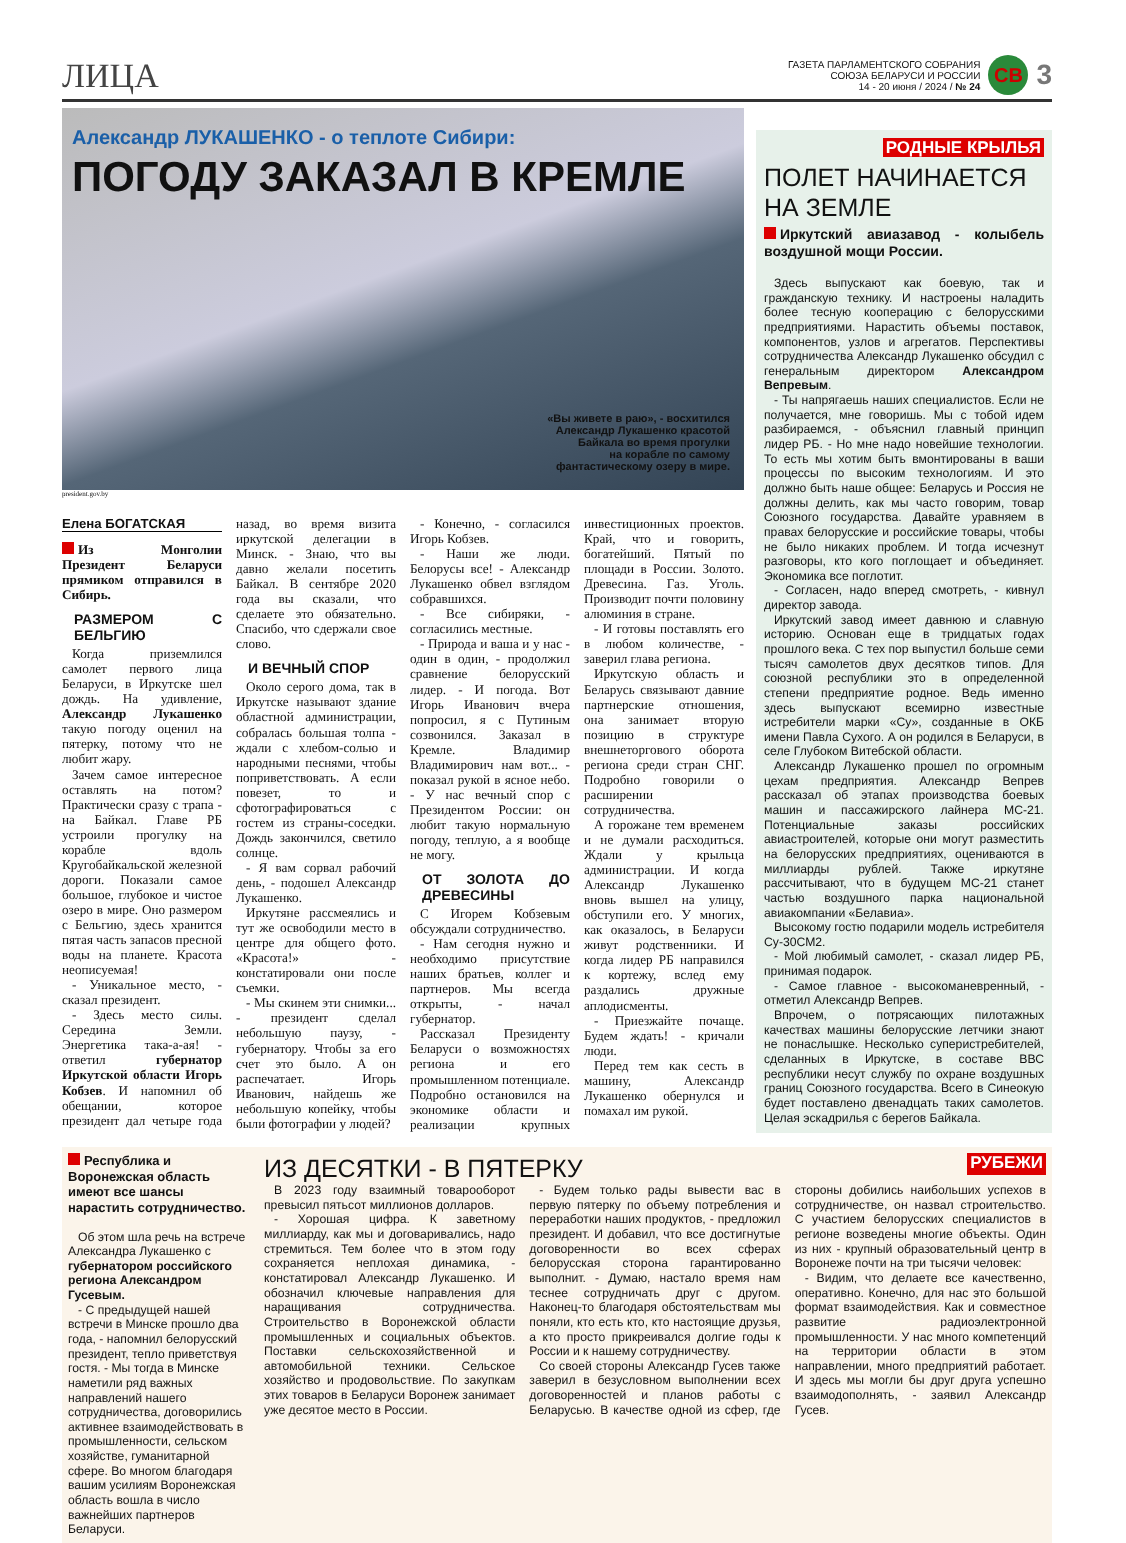ЛИЦА
ГАЗЕТА ПАРЛАМЕНТСКОГО СОБРАНИЯ
СОЮЗА БЕЛАРУСИ И РОССИИ
14 - 20 июня / 2024 / № 24
СВ
3
Александр ЛУКАШЕНКО - о теплоте Сибири:
ПОГОДУ ЗАКАЗАЛ В КРЕМЛЕ
«Вы живете в раю», - восхитился
Александр Лукашенко красотой
Байкала во время прогулки
на корабле по самому
фантастическому озеру в мире.
president.gov.by
Елена БОГАТСКАЯ
Из Монголии Президент Беларуси прямиком отправился в Сибирь.
РАЗМЕРОМ С БЕЛЬГИЮ
Когда приземлился самолет первого лица Беларуси, в Иркутске шел дождь. На удивление, Александр Лукашенко такую погоду оценил на пятерку, потому что не любит жару.
Зачем самое интересное оставлять на потом? Практически сразу с трапа - на Байкал. Главе РБ устроили прогулку на корабле вдоль Кругобайкальской железной дороги. Показали самое большое, глубокое и чистое озеро в мире. Оно размером с Бельгию, здесь хранится пятая часть запасов пресной воды на планете. Красота неописуемая!
- Уникальное место, - сказал президент.
- Здесь место силы. Середина Земли. Энергетика така-а-ая! - ответил губернатор Иркутской области Игорь Кобзев. И напомнил об обещании, которое президент дал четыре года назад, во время визита иркутской делегации в Минск. - Знаю, что вы давно желали посетить Байкал. В сентябре 2020 года вы сказали, что сделаете это обязательно. Спасибо, что сдержали свое слово.
И ВЕЧНЫЙ СПОР
Около серого дома, так в Иркутске называют здание областной администрации, собралась большая толпа - ждали с хлебом-солью и народными песнями, чтобы поприветствовать. А если повезет, то и сфотографироваться с гостем из страны-соседки. Дождь закончился, светило солнце.
- Я вам сорвал рабочий день, - подошел Александр Лукашенко.
Иркутяне рассмеялись и тут же освободили место в центре для общего фото. «Красота!» - констатировали они после съемки.
- Мы скинем эти снимки... - президент сделал небольшую паузу, - губернатору. Чтобы за его счет это было. А он распечатает. Игорь Иванович, найдешь же небольшую копейку, чтобы были фотографии у людей?
- Конечно, - согласился Игорь Кобзев.
- Наши же люди. Белорусы все! - Александр Лукашенко обвел взглядом собравшихся.
- Все сибиряки, - согласились местные.
- Природа и ваша и у нас - один в один, - продолжил сравнение белорусский лидер. - И погода. Вот Игорь Иванович вчера попросил, я с Путиным созвонился. Заказал в Кремле. Владимир Владимирович нам вот... - показал рукой в ясное небо. - У нас вечный спор с Президентом России: он любит такую нормальную погоду, теплую, а я вообще не могу.
ОТ ЗОЛОТА ДО ДРЕВЕСИНЫ
С Игорем Кобзевым обсуждали сотрудничество.
- Нам сегодня нужно и необходимо присутствие наших братьев, коллег и партнеров. Мы всегда открыты, - начал губернатор.
Рассказал Президенту Беларуси о возможностях региона и его промышленном потенциале. Подробно остановился на экономике области и реализации крупных инвестиционных проектов. Край, что и говорить, богатейший. Пятый по площади в России. Золото. Древесина. Газ. Уголь. Производит почти половину алюминия в стране.
- И готовы поставлять его в любом количестве, - заверил глава региона.
Иркутскую область и Беларусь связывают давние партнерские отношения, она занимает вторую позицию в структуре внешнеторгового оборота региона среди стран СНГ. Подробно говорили о расширении сотрудничества.
А горожане тем временем и не думали расходиться. Ждали у крыльца администрации. И когда Александр Лукашенко вновь вышел на улицу, обступили его. У многих, как оказалось, в Беларуси живут родственники. И когда лидер РБ направился к кортежу, вслед ему раздались дружные аплодисменты.
- Приезжайте почаще. Будем ждать! - кричали люди.
Перед тем как сесть в машину, Александр Лукашенко обернулся и помахал им рукой.
РОДНЫЕ КРЫЛЬЯ
ПОЛЕТ НАЧИНАЕТСЯ
НА ЗЕМЛЕ
Иркутский авиазавод - колыбель воздушной мощи России.
Здесь выпускают как боевую, так и гражданскую технику. И настроены наладить более тесную кооперацию с белорусскими предприятиями. Нарастить объемы поставок, компонентов, узлов и агрегатов. Перспективы сотрудничества Александр Лукашенко обсудил с генеральным директором Александром Вепревым.
- Ты напрягаешь наших специалистов. Если не получается, мне говоришь. Мы с тобой идем разбираемся, - объяснил главный принцип лидер РБ. - Но мне надо новейшие технологии. То есть мы хотим быть вмонтированы в ваши процессы по высоким технологиям. И это должно быть наше общее: Беларусь и Россия не должны делить, как мы часто говорим, товар Союзного государства. Давайте уравняем в правах белорусские и российские товары, чтобы не было никаких проблем. И тогда исчезнут разговоры, кто кого поглощает и объединяет. Экономика все поглотит.
- Согласен, надо вперед смотреть, - кивнул директор завода.
Иркутский завод имеет давнюю и славную историю. Основан еще в тридцатых годах прошлого века. С тех пор выпустил больше семи тысяч самолетов двух десятков типов. Для союзной республики это в определенной степени предприятие родное. Ведь именно здесь выпускают всемирно известные истребители марки «Су», созданные в ОКБ имени Павла Сухого. А он родился в Беларуси, в селе Глубоком Витебской области.
Александр Лукашенко прошел по огромным цехам предприятия. Александр Вепрев рассказал об этапах производства боевых машин и пассажирского лайнера МС-21. Потенциальные заказы российских авиастроителей, которые они могут разместить на белорусских предприятиях, оцениваются в миллиарды рублей. Также иркутяне рассчитывают, что в будущем МС-21 станет частью воздушного парка национальной авиакомпании «Белавиа».
Высокому гостю подарили модель истребителя Су-30СМ2.
- Мой любимый самолет, - сказал лидер РБ, принимая подарок.
- Самое главное - высокоманевренный, - отметил Александр Вепрев.
Впрочем, о потрясающих пилотажных качествах машины белорусские летчики знают не понаслышке. Несколько суперистребителей, сделанных в Иркутске, в составе ВВС республики несут службу по охране воздушных границ Союзного государства. Всего в Синеокую будет поставлено двенадцать таких самолетов. Целая эскадрилья с берегов Байкала.
Республика и Воронежская область имеют все шансы нарастить сотрудничество.
Об этом шла речь на встрече Александра Лукашенко с губернатором российского региона Александром Гусевым.
- С предыдущей нашей встречи в Минске прошло два года, - напомнил белорусский президент, тепло приветствуя гостя. - Мы тогда в Минске наметили ряд важных направлений нашего сотрудничества, договорились активнее взаимодействовать в промышленности, сельском хозяйстве, гуманитарной сфере. Во многом благодаря вашим усилиям Воронежская область вошла в число важнейших партнеров Беларуси.
ИЗ ДЕСЯТКИ - В ПЯТЕРКУ РУБЕЖИ
В 2023 году взаимный товарооборот превысил пятьсот миллионов долларов.
- Хорошая цифра. К заветному миллиарду, как мы и договаривались, надо стремиться. Тем более что в этом году сохраняется неплохая динамика, - констатировал Александр Лукашенко. И обозначил ключевые направления для наращивания сотрудничества. Строительство в Воронежской области промышленных и социальных объектов. Поставки сельскохозяйственной и автомобильной техники. Сельское хозяйство и продовольствие. По закупкам этих товаров в Беларуси Воронеж занимает уже десятое место в России.
- Будем только рады вывести вас в первую пятерку по объему потребления и переработки наших продуктов, - предложил президент. И добавил, что все достигнутые договоренности во всех сферах белорусская сторона гарантированно выполнит. - Думаю, настало время нам теснее сотрудничать друг с другом. Наконец-то благодаря обстоятельствам мы поняли, кто есть кто, кто настоящие друзья, а кто просто прикреивался долгие годы к России и к нашему сотрудничеству.
Со своей стороны Александр Гусев также заверил в безусловном выполнении всех договоренностей и планов работы с Беларусью. В качестве одной из сфер, где стороны добились наибольших успехов в сотрудничестве, он назвал строительство. С участием белорусских специалистов в регионе возведены многие объекты. Один из них - крупный образовательный центр в Воронеже почти на три тысячи человек:
- Видим, что делаете все качественно, оперативно. Конечно, для нас это большой формат взаимодействия. Как и совместное развитие радиоэлектронной промышленности. У нас много компетенций на территории области в этом направлении, много предприятий работает. И здесь мы могли бы друг друга успешно взаимодополнять, - заявил Александр Гусев.